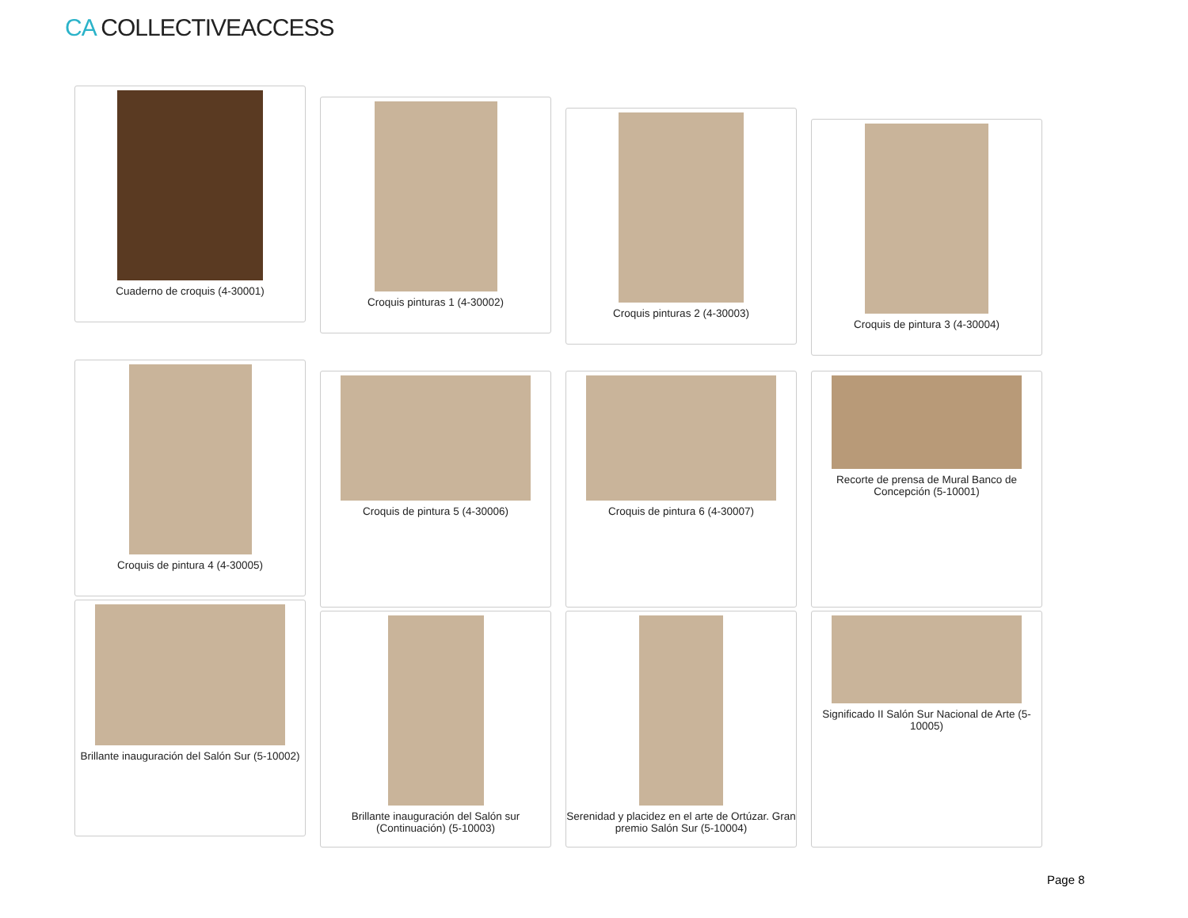CA COLLECTIVEACCESS
Cuaderno de croquis (4-30001)
Croquis pinturas 1 (4-30002)
Croquis pinturas 2 (4-30003)
Croquis de pintura 3 (4-30004)
Croquis de pintura 4 (4-30005)
Croquis de pintura 5 (4-30006) Croquis de pintura 6 (4-30007) Recorte de prensa de Mural Banco de Concepción (5-10001)
Brillante inauguración del Salón Sur (5-10002)
Brillante inauguración del Salón sur (Continuación) (5-10003)
Serenidad y placidez en el arte de Ortúzar. Gran premio Salón Sur (5-10004)
Significado II Salón Sur Nacional de Arte (5-10005)
Page 8